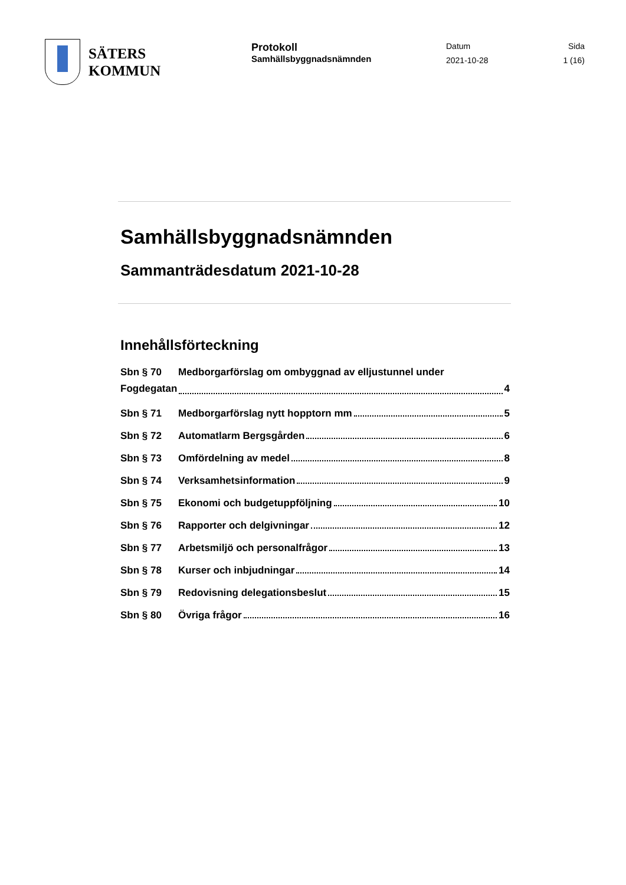SÄTERS
KOMMUN
Protokoll
Samhällsbyggnadsnämnden
Datum
2021-10-28
Sida
1 (16)
Samhällsbyggnadsnämnden
Sammanträdesdatum 2021-10-28
Innehållsförteckning
Sbn § 70 Medborgarförslag om ombyggnad av elljustunnel under
Fogdegatan 4
Sbn § 71 Medborgarförslag nytt hopptorn mm 5
Sbn § 72 Automatlarm Bergsgården 6
Sbn § 73 Omfördelning av medel 8
Sbn § 74 Verksamhetsinformation 9
Sbn § 75 Ekonomi och budgetuppföljning 10
Sbn § 76 Rapporter och delgivningar 12
Sbn § 77 Arbetsmiljö och personalfrågor 13
Sbn § 78 Kurser och inbjudningar 14
Sbn § 79 Redovisning delegationsbeslut 15
Sbn § 80 Övriga frågor 16